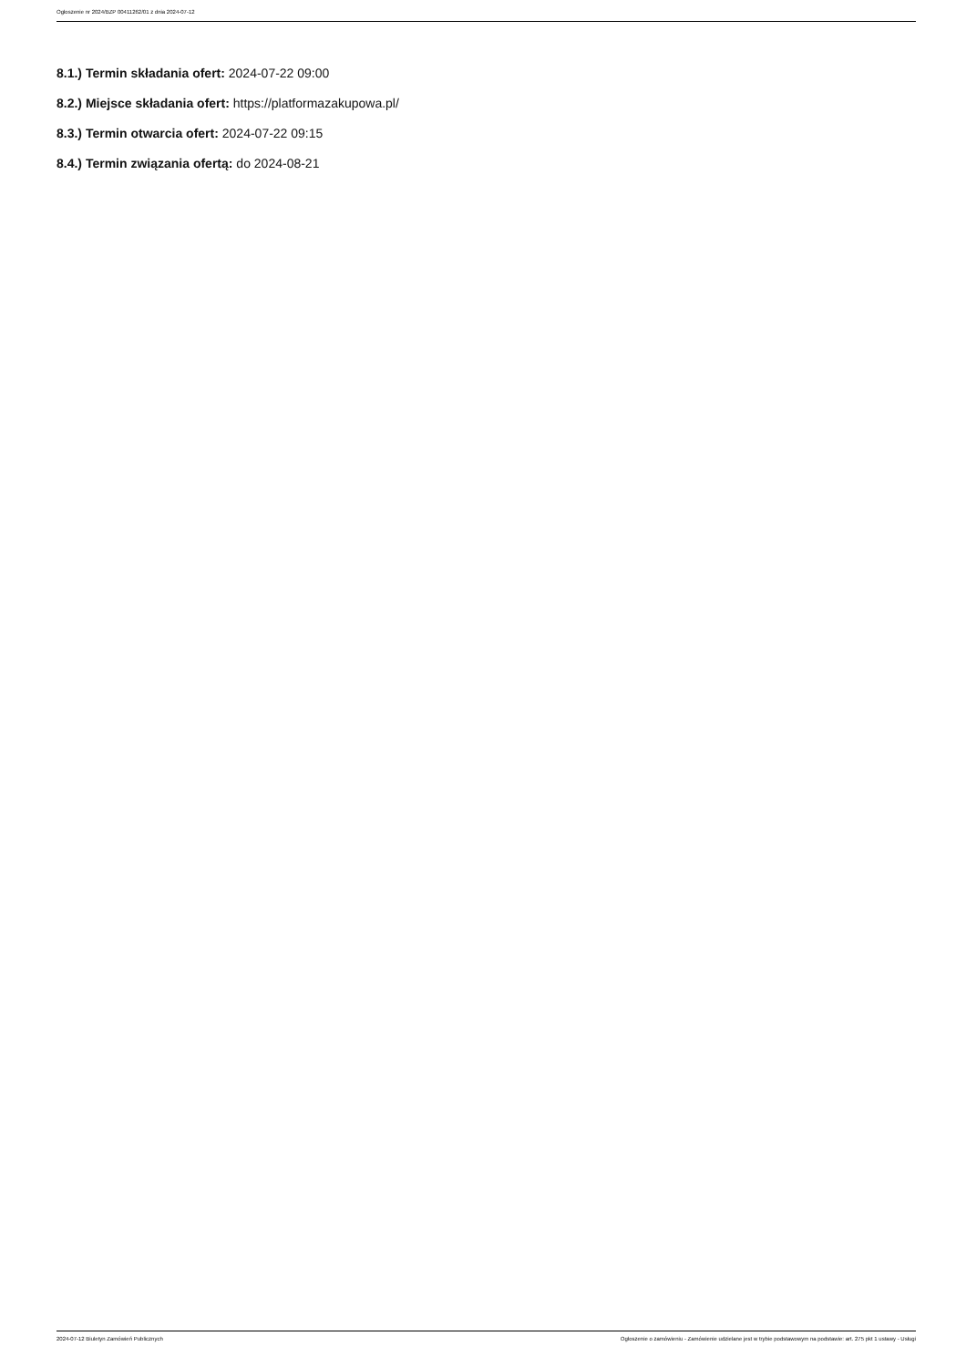Ogłoszenie nr 2024/BZP 00411262/01 z dnia 2024-07-12
8.1.) Termin składania ofert: 2024-07-22 09:00
8.2.) Miejsce składania ofert: https://platformazakupowa.pl/
8.3.) Termin otwarcia ofert: 2024-07-22 09:15
8.4.) Termin związania ofertą: do 2024-08-21
2024-07-12 Biuletyn Zamówień Publicznych Ogłoszenie o zamówieniu - Zamówienie udzielane jest w trybie podstawowym na podstawie: art. 275 pkt 1 ustawy - Usługi